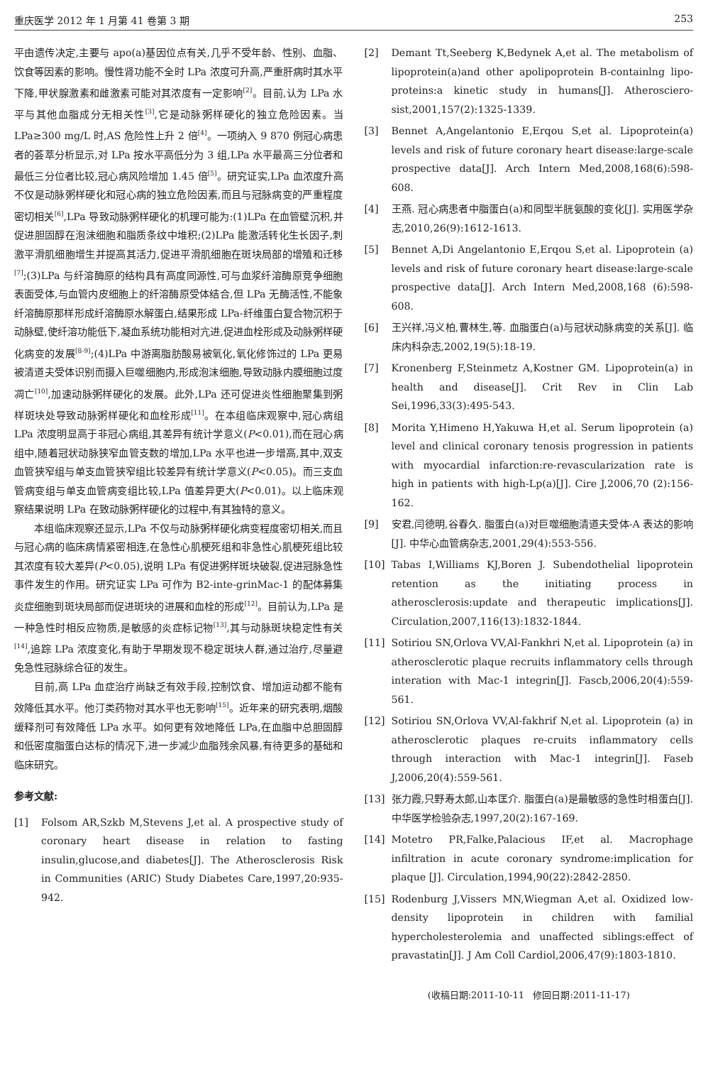重庆医学 2012 年 1 月第 41 卷第 3 期 253
平由遗传决定,主要与 apo(a)基因位点有关,几乎不受年龄、性别、血脂、饮食等因素的影响。慢性肾功能不全时 LPa 浓度可升高,严重肝病时其水平下降,甲状腺激素和雌激素可能对其浓度有一定影响<sup>[2]</sup>。目前,认为 LPa 水平与其他血脂成分无相关性<sup>[3]</sup>,它是动脉粥样硬化的独立危险因素。当 LPa≥300 mg/L 时,AS 危险性上升 2 倍<sup>[4]</sup>。一项纳入 9 870 例冠心病患者的荟萃分析显示,对 LPa 按水平高低分为 3 组,LPa 水平最高三分位者和最低三分位者比较,冠心病风险增加 1.45 倍<sup>[5]</sup>。研究证实,LPa 血浓度升高不仅是动脉粥样硬化和冠心病的独立危险因素,而且与冠脉病变的严重程度密切相关<sup>[6]</sup>,LPa 导致动脉粥样硬化的机理可能为:(1)LPa 在血管壁沉积,并促进胆固醇在泡沫细胞和脂质条纹中堆积;(2)LPa 能激活转化生长因子,刺激平滑肌细胞增生并提高其活力,促进平滑肌细胞在斑块局部的增殖和迁移<sup>[7]</sup>;(3)LPa 与纤溶酶原的结构具有高度同源性,可与血浆纤溶酶原竞争细胞表面受体,与血管内皮细胞上的纤溶酶原受体结合,但 LPa 无酶活性,不能象纤溶酶原那样形成纤溶酶原水解蛋白,结果形成 LPa-纤维蛋白复合物沉积于动脉壁,使纤溶功能低下,凝血系统功能相对亢进,促进血栓形成及动脉粥样硬化病变的发展<sup>[8-9]</sup>;(4)LPa 中游离脂肪酸易被氧化,氧化修饰过的 LPa 更易被清道夫受体识别而摄入巨噬细胞内,形成泡沫细胞,导致动脉内膜细胞过度凋亡<sup>[10]</sup>,加速动脉粥样硬化的发展。此外,LPa 还可促进炎性细胞聚集到粥样斑块处导致动脉粥样硬化和血栓形成<sup>[11]</sup>。在本组临床观察中,冠心病组 LPa 浓度明显高于非冠心病组,其差异有统计学意义(P<0.01),而在冠心病组中,随着冠状动脉狭窄血管支数的增加,LPa 水平也进一步增高,其中,双支血管狭窄组与单支血管狭窄组比较差异有统计学意义(P<0.05)。而三支血管病变组与单支血管病变组比较,LPa 值差异更大(P<0.01)。以上临床观察结果说明 LPa 在致动脉粥样硬化的过程中,有其独特的意义。
本组临床观察还显示,LPa 不仅与动脉粥样硬化病变程度密切相关,而且与冠心病的临床病情紧密相连,在急性心肌梗死组和非急性心肌梗死组比较其浓度有较大差异(P<0.05),说明 LPa 有促进粥样斑块破裂,促进冠脉急性事件发生的作用。研究证实 LPa 可作为 B2-inte-grinMac-1 的配体募集炎症细胞到斑块局部而促进斑块的进展和血栓的形成<sup>[12]</sup>。目前认为,LPa 是一种急性时相反应物质,是敏感的炎症标记物<sup>[13]</sup>,其与动脉斑块稳定性有关<sup>[14]</sup>,追踪 LPa 浓度变化,有助于早期发现不稳定斑块人群,通过治疗,尽量避免急性冠脉综合征的发生。
目前,高 LPa 血症治疗尚缺乏有效手段,控制饮食、增加运动都不能有效降低其水平。他汀类药物对其水平也无影响<sup>[15]</sup>。近年来的研究表明,烟酸缓释剂可有效降低 LPa 水平。如何更有效地降低 LPa,在血脂中总胆固醇和低密度脂蛋白达标的情况下,进一步减少血脂残余风暴,有待更多的基础和临床研究。
参考文献:
[1] Folsom AR,Szkb M,Stevens J,et al. A prospective study of coronary heart disease in relation to fasting insulin,glucose,and diabetes[J]. The Atherosclerosis Risk in Communities (ARIC) Study Diabetes Care,1997,20:935-942.
[2] Demant Tt,Seeberg K,Bedynek A,et al. The metabolism of lipoprotein(a)and other apolipoprotein B-containlng lipo-proteins:a kinetic study in humans[J]. Atherosciero-sist,2001,157(2):1325-1339.
[3] Bennet A,Angelantonio E,Erqou S,et al. Lipoprotein(a) levels and risk of future coronary heart disease:large-scale prospective data[J]. Arch Intern Med,2008,168(6):598-608.
[4] 王燕. 冠心病患者中脂蛋白(a)和同型半胱氨酸的变化[J]. 实用医学杂志,2010,26(9):1612-1613.
[5] Bennet A,Di Angelantonio E,Erqou S,et al. Lipoprotein (a) levels and risk of future coronary heart disease:large-scale prospective data[J]. Arch Intern Med,2008,168 (6):598-608.
[6] 王兴祥,冯义柏,曹林生,等. 血脂蛋白(a)与冠状动脉病变的关系[J]. 临床内科杂志,2002,19(5):18-19.
[7] Kronenberg F,Steinmetz A,Kostner GM. Lipoprotein(a) in health and disease[J]. Crit Rev in Clin Lab Sei,1996,33(3):495-543.
[8] Morita Y,Himeno H,Yakuwa H,et al. Serum lipoprotein (a) level and clinical coronary tenosis progression in patients with myocardial infarction:re-revascularization rate is high in patients with high-Lp(a)[J]. Cire J,2006,70 (2):156-162.
[9] 安君,闫德明,谷春久. 脂蛋白(a)对巨噬细胞清道夫受体-A 表达的影响[J]. 中华心血管病杂志,2001,29(4):553-556.
[10] Tabas I,Williams KJ,Boren J. Subendothelial lipoprotein retention as the initiating process in atherosclerosis:update and therapeutic implications[J]. Circulation,2007,116(13):1832-1844.
[11] Sotiriou SN,Orlova VV,Al-Fankhri N,et al. Lipoprotein (a) in atherosclerotic plaque recruits inflammatory cells through interation with Mac-1 integrin[J]. Fascb,2006,20(4):559-561.
[12] Sotiriou SN,Orlova VV,Al-fakhrif N,et al. Lipoprotein (a) in atherosclerotic plaques re-cruits inflammatory cells through interaction with Mac-1 integrin[J]. Faseb J,2006,20(4):559-561.
[13] 张力霞,只野寿太郎,山本匡介. 脂蛋白(a)是最敏感的急性时相蛋白[J]. 中华医学检验杂志,1997,20(2):167-169.
[14] Motetro PR,Falke,Palacious IF,et al. Macrophage infiltration in acute coronary syndrome:implication for plaque [J]. Circulation,1994,90(22):2842-2850.
[15] Rodenburg J,Vissers MN,Wiegman A,et al. Oxidized low-density lipoprotein in children with familial hypercholesterolemia and unaffected siblings:effect of pravastatin[J]. J Am Coll Cardiol,2006,47(9):1803-1810.
(收稿日期:2011-10-11 修回日期:2011-11-17)